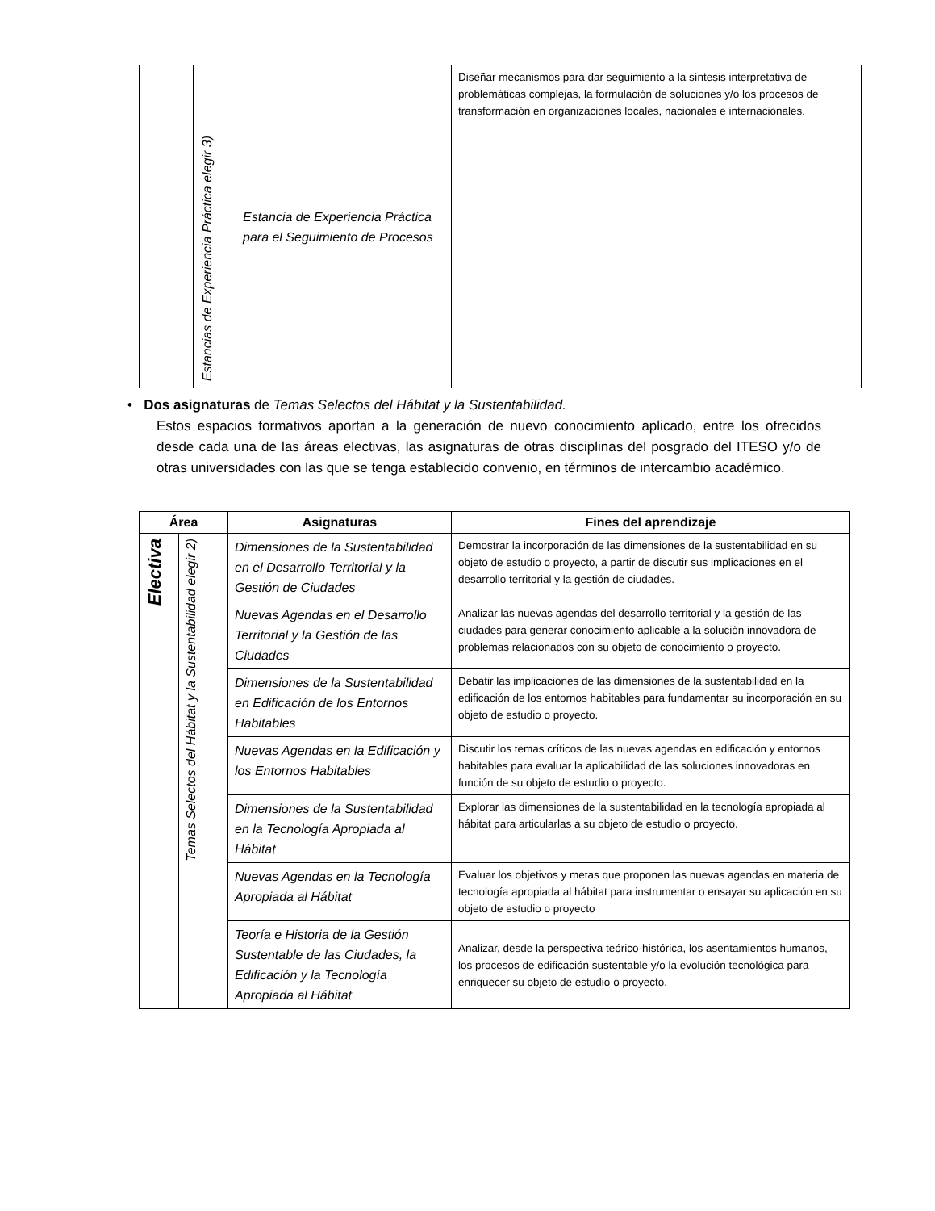| | Estancias de Experiencia Práctica elegir 3) | Estancia de Experiencia Práctica para el Seguimiento de Procesos | Diseñar mecanismos para dar seguimiento a la síntesis interpretativa de problemáticas complejas, la formulación de soluciones y/o los procesos de transformación en organizaciones locales, nacionales e internacionales. |
• Dos asignaturas de Temas Selectos del Hábitat y la Sustentabilidad.
Estos espacios formativos aportan a la generación de nuevo conocimiento aplicado, entre los ofrecidos desde cada una de las áreas electivas, las asignaturas de otras disciplinas del posgrado del ITESO y/o de otras universidades con las que se tenga establecido convenio, en términos de intercambio académico.
| Área | | Asignaturas | Fines del aprendizaje |
| --- | --- | --- | --- |
| Electiva | Temas Selectos del Hábitat y la Sustentabilidad elegir 2) | Dimensiones de la Sustentabilidad en el Desarrollo Territorial y la Gestión de Ciudades | Demostrar la incorporación de las dimensiones de la sustentabilidad en su objeto de estudio o proyecto, a partir de discutir sus implicaciones en el desarrollo territorial y la gestión de ciudades. |
| | | Nuevas Agendas en el Desarrollo Territorial y la Gestión de las Ciudades | Analizar las nuevas agendas del desarrollo territorial y la gestión de las ciudades para generar conocimiento aplicable a la solución innovadora de problemas relacionados con su objeto de conocimiento o proyecto. |
| | | Dimensiones de la Sustentabilidad en Edificación de los Entornos Habitables | Debatir las implicaciones de las dimensiones de la sustentabilidad en la edificación de los entornos habitables para fundamentar su incorporación en su objeto de estudio o proyecto. |
| | | Nuevas Agendas en la Edificación y los Entornos Habitables | Discutir los temas críticos de las nuevas agendas en edificación y entornos habitables para evaluar la aplicabilidad de las soluciones innovadoras en función de su objeto de estudio o proyecto. |
| | | Dimensiones de la Sustentabilidad en la Tecnología Apropiada al Hábitat | Explorar las dimensiones de la sustentabilidad en la tecnología apropiada al hábitat para articularlas a su objeto de estudio o proyecto. |
| | | Nuevas Agendas en la Tecnología Apropiada al Hábitat | Evaluar los objetivos y metas que proponen las nuevas agendas en materia de tecnología apropiada al hábitat para instrumentar o ensayar su aplicación en su objeto de estudio o proyecto |
| | | Teoría e Historia de la Gestión Sustentable de las Ciudades, la Edificación y la Tecnología Apropiada al Hábitat | Analizar, desde la perspectiva teórico-histórica, los asentamientos humanos, los procesos de edificación sustentable y/o la evolución tecnológica para enriquecer su objeto de estudio o proyecto. |